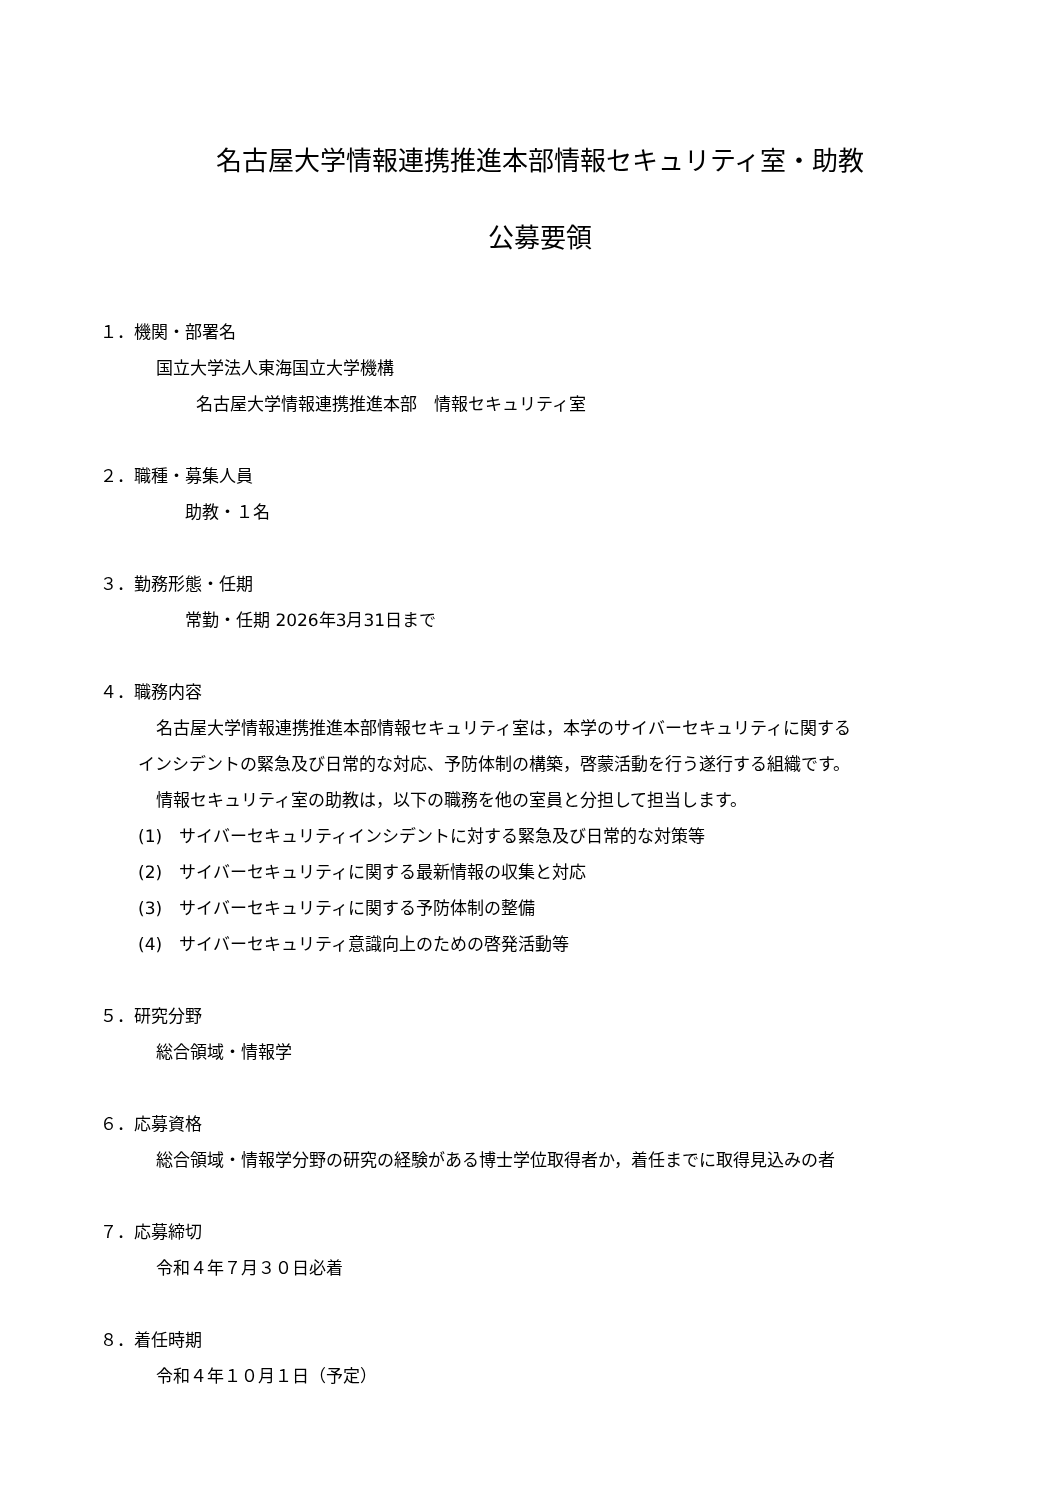名古屋大学情報連携推進本部情報セキュリティ室・助教
公募要領
１．機関・部署名
国立大学法人東海国立大学機構
名古屋大学情報連携推進本部　情報セキュリティ室
２．職種・募集人員
助教・１名
３．勤務形態・任期
常勤・任期 2026年3月31日まで
４．職務内容
名古屋大学情報連携推進本部情報セキュリティ室は，本学のサイバーセキュリティに関する
インシデントの緊急及び日常的な対応、予防体制の構築，啓蒙活動を行う遂行する組織です。
情報セキュリティ室の助教は，以下の職務を他の室員と分担して担当します。
(1)　サイバーセキュリティインシデントに対する緊急及び日常的な対策等
(2)　サイバーセキュリティに関する最新情報の収集と対応
(3)　サイバーセキュリティに関する予防体制の整備
(4)　サイバーセキュリティ意識向上のための啓発活動等
５．研究分野
総合領域・情報学
６．応募資格
総合領域・情報学分野の研究の経験がある博士学位取得者か，着任までに取得見込みの者
７．応募締切
令和４年７月３０日必着
８．着任時期
令和４年１０月１日（予定）